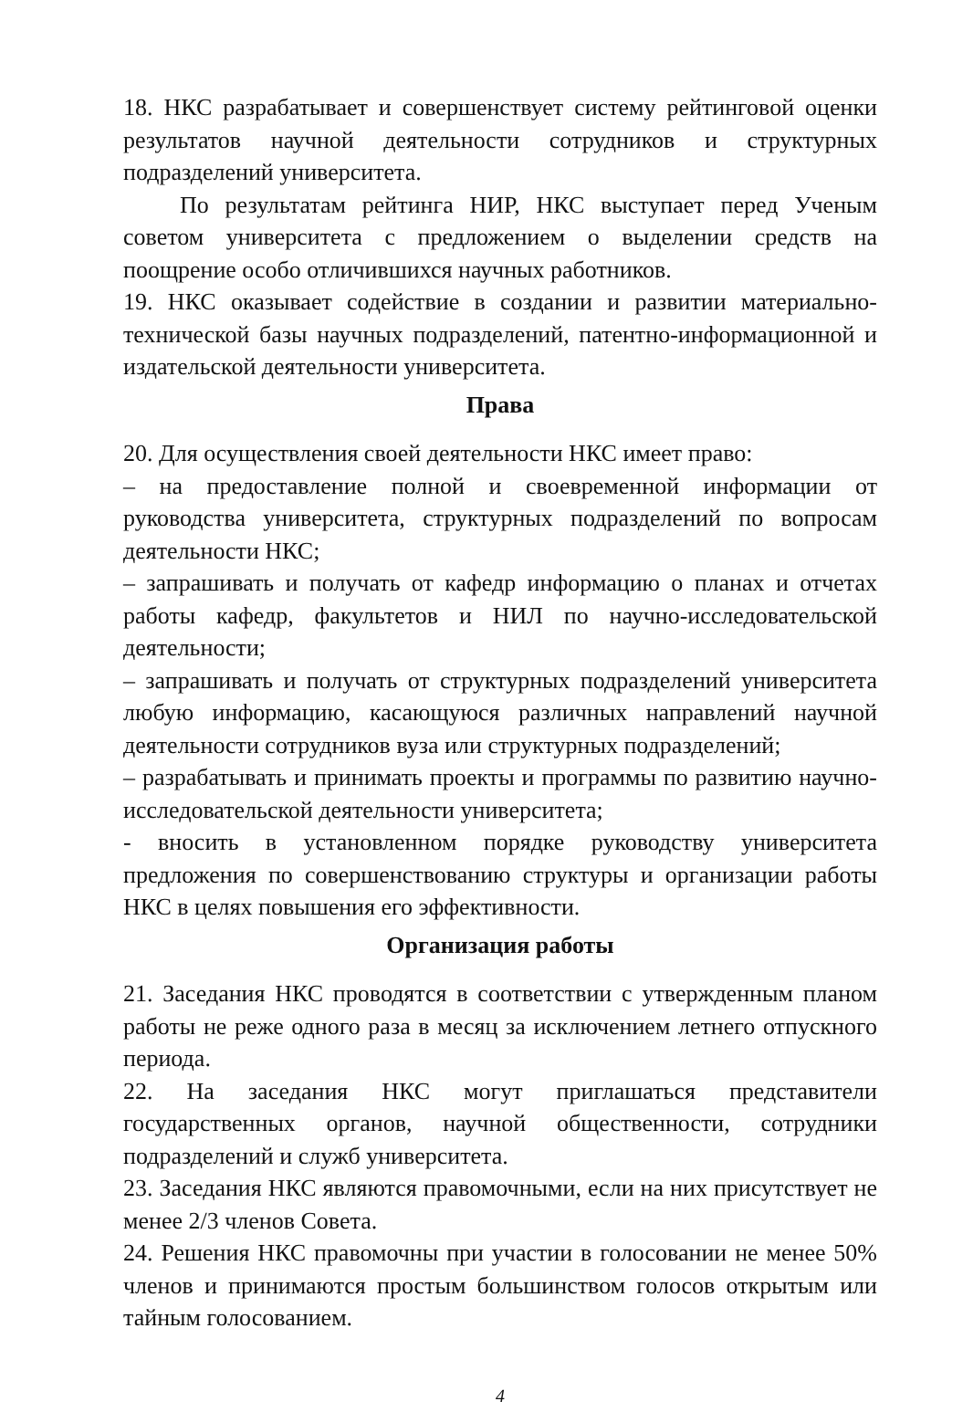18. НКС разрабатывает и совершенствует систему рейтинговой оценки результатов научной деятельности сотрудников и структурных подразделений университета.
По результатам рейтинга НИР, НКС выступает перед Ученым советом университета с предложением о выделении средств на поощрение особо отличившихся научных работников.
19. НКС оказывает содействие в создании и развитии материально-технической базы научных подразделений, патентно-информационной и издательской деятельности университета.
Права
20. Для осуществления своей деятельности НКС имеет право:
– на предоставление полной и своевременной информации от руководства университета, структурных подразделений по вопросам деятельности НКС;
– запрашивать и получать от кафедр информацию о планах и отчетах работы кафедр, факультетов и НИЛ по научно-исследовательской деятельности;
– запрашивать и получать от структурных подразделений университета любую информацию, касающуюся различных направлений научной деятельности сотрудников вуза или структурных подразделений;
– разрабатывать и принимать проекты и программы по развитию научно-исследовательской деятельности университета;
- вносить в установленном порядке руководству университета предложения по совершенствованию структуры и организации работы НКС в целях повышения его эффективности.
Организация работы
21. Заседания НКС проводятся в соответствии с утвержденным планом работы не реже одного раза в месяц за исключением летнего отпускного периода.
22. На заседания НКС могут приглашаться представители государственных органов, научной общественности, сотрудники подразделений и служб университета.
23. Заседания НКС являются правомочными, если на них присутствует не менее 2/3 членов Совета.
24. Решения НКС правомочны при участии в голосовании не менее 50% членов и принимаются простым большинством голосов открытым или тайным голосованием.
4